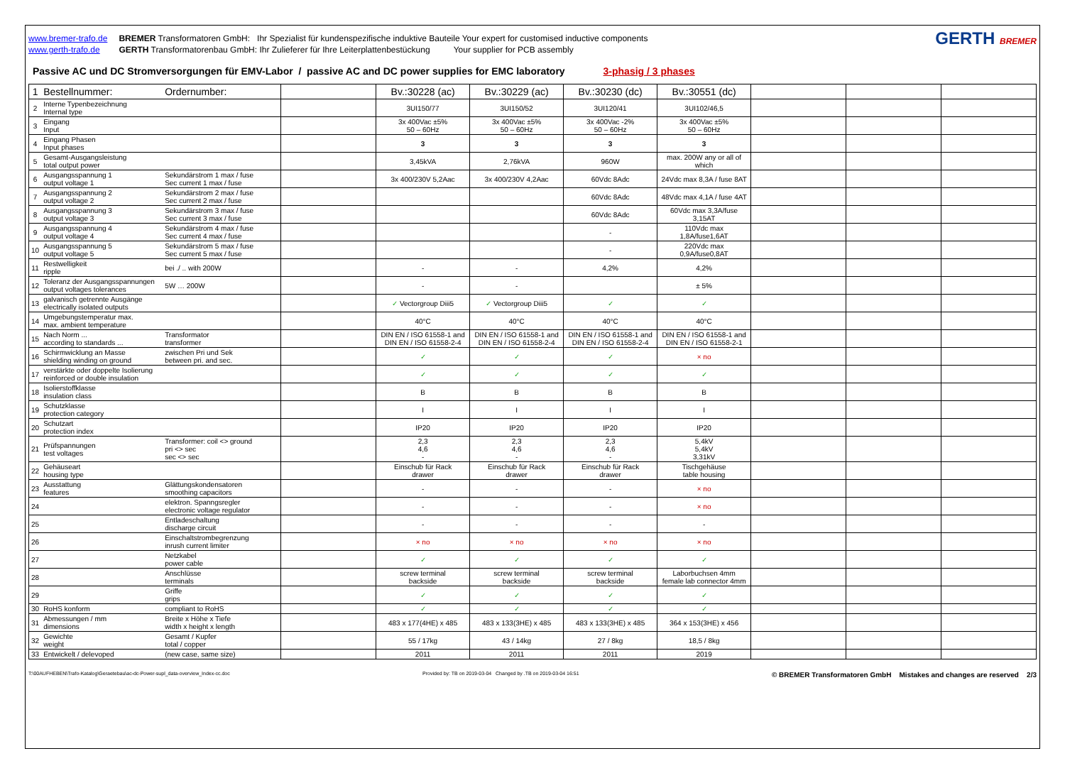www.bremer-trafo.de
www.gerth-trafo.de
BREMER Transformatoren GmbH: Ihr Spezialist für kundenspezifische induktive Bauteile Your expert for customised inductive components
GERTH Transformatorenbau GmbH: Ihr Zulieferer für Ihre Leiterplattenbestückung Your supplier for PCB assembly
GERTH BREMER
Passive AC und DC Stromversorgungen für EMV-Labor / passive AC and DC power supplies for EMC laboratory 3-phasig / 3 phases
| 1 | Bestellnummer: | Ordernumber: | | Bv.:30228 (ac) | Bv.:30229 (ac) | Bv.:30230 (dc) | Bv.:30551 (dc) | | | |
| 2 | Interne Typenbezeichnung Internal type | | | 3UI150/77 | 3UI150/52 | 3UI120/41 | 3UI102/46,5 | | | |
| 3 | Eingang Input | | | 3x 400Vac ±5% 50 – 60Hz | 3x 400Vac ±5% 50 – 60Hz | 3x 400Vac -2% 50 – 60Hz | 3x 400Vac ±5% 50 – 60Hz | | | |
| 4 | Eingang Phasen Input phases | | | 3 | 3 | 3 | 3 | | | |
| 5 | Gesamt-Ausgangsleistung total output power | | | 3,45kVA | 2,76kVA | 960W | max. 200W any or all of which | | | |
| 6 | Ausgangsspannung 1 output voltage 1 | Sekundärstrom 1 max / fuse Sec current 1 max / fuse | | 3x 400/230V 5,2Aac | 3x 400/230V 4,2Aac | 60Vdc 8Adc | 24Vdc max 8,3A / fuse 8AT | | | |
| 7 | Ausgangsspannung 2 output voltage 2 | Sekundärstrom 2 max / fuse Sec current 2 max / fuse | | | | 60Vdc 8Adc | 48Vdc max 4,1A / fuse 4AT | | | |
| 8 | Ausgangsspannung 3 output voltage 3 | Sekundärstrom 3 max / fuse Sec current 3 max / fuse | | | | 60Vdc 8Adc | 60Vdc max 3,3A/fuse 3,15AT | | | |
| 9 | Ausgangsspannung 4 output voltage 4 | Sekundärstrom 4 max / fuse Sec current 4 max / fuse | | | | - | 110Vdc max 1,8A/fuse1,6AT | | | |
| 10 | Ausgangsspannung 5 output voltage 5 | Sekundärstrom 5 max / fuse Sec current 5 max / fuse | | | | - | 220Vdc max 0,9A/fuse0,8AT | | | |
| 11 | Restwelligkeit ripple | bei ./ .. with 200W | | - | - | 4,2% | 4,2% | | | |
| 12 | Toleranz der Ausgangsspannungen output voltages tolerances | 5W … 200W | | - | - | | ± 5% | | | |
| 13 | galvanisch getrennte Ausgänge electrically isolated outputs | | | ✓ Vectorgroup Diii5 | ✓ Vectorgroup Diii5 | ✓ | ✓ | | | |
| 14 | Umgebungstemperatur max. max. ambient temperature | | | 40°C | 40°C | 40°C | 40°C | | | |
| 15 | Nach Norm ... according to standards ... | Transformator transformer | | DIN EN / ISO 61558-1 and DIN EN / ISO 61558-2-4 | DIN EN / ISO 61558-1 and DIN EN / ISO 61558-2-4 | DIN EN / ISO 61558-1 and DIN EN / ISO 61558-2-4 | DIN EN / ISO 61558-1 and DIN EN / ISO 61558-2-1 | | | |
| 16 | Schirmwicklung an Masse shielding winding on ground | zwischen Pri und Sek between pri. and sec. | | ✓ | ✓ | ✓ | × no | | | |
| 17 | verstärkte oder doppelte Isolierung reinforced or double insulation | | | ✓ | ✓ | ✓ | ✓ | | | |
| 18 | Isolierstoffklasse insulation class | | | B | B | B | B | | | |
| 19 | Schutzklasse protection category | | | I | I | I | I | | | |
| 20 | Schutzart protection index | | | IP20 | IP20 | IP20 | IP20 | | | |
| 21 | Prüfspannungen test voltages | Transformer: coil <> ground pri <> sec sec <> sec | | 2,3 4,6 - | 2,3 4,6 - | 2,3 4,6 - | 5,4kV 5,4kV 3,31kV | | | |
| 22 | Gehäuseart housing type | | | Einschub für Rack drawer | Einschub für Rack drawer | Einschub für Rack drawer | Tischgehäuse table housing | | | |
| 23 | Ausstattung features | Glättungskondensatoren smoothing capacitors | | - | - | - | × no | | | |
| 24 | | elektron. Spanngsregler electronic voltage regulator | | - | - | - | × no | | | |
| 25 | | Entladeschaltung discharge circuit | | - | - | - | - | | | |
| 26 | | Einschaltstrombegrenzung inrush current limiter | | × no | × no | × no | × no | | | |
| 27 | | Netzkabel power cable | | ✓ | ✓ | ✓ | ✓ | | | |
| 28 | | Anschlüsse terminals | | screw terminal backside | screw terminal backside | screw terminal backside | Laborbuchsen 4mm female lab connector 4mm | | | |
| 29 | | Griffe grips | | ✓ | ✓ | ✓ | ✓ | | | |
| 30 | RoHS konform | compliant to RoHS | | ✓ | ✓ | ✓ | ✓ | | | |
| 31 | Abmessungen / mm dimensions | Breite x Höhe x Tiefe width x height x length | | 483 x 177(4HE) x 485 | 483 x 133(3HE) x 485 | 483 x 133(3HE) x 485 | 364 x 153(3HE) x 456 | | | |
| 32 | Gewichte weight | Gesamt / Kupfer total / copper | | 55 / 17kg | 43 / 14kg | 27 / 8kg | 18,5 / 8kg | | | |
| 33 | Entwickelt / delevoped | (new case, same size) | | 2011 | 2011 | 2011 | 2019 | | | |
T:\00AUFHEBEN\Trafo-Katalog\Geraetebau\ac-dc-Power-supl_data-overview_Index-cc.doc Provided by: TB on 2019-03-04 Changed by .TB on 2019-03-04 16:51 © BREMER Transformatoren GmbH Mistakes and changes are reserved 2/3